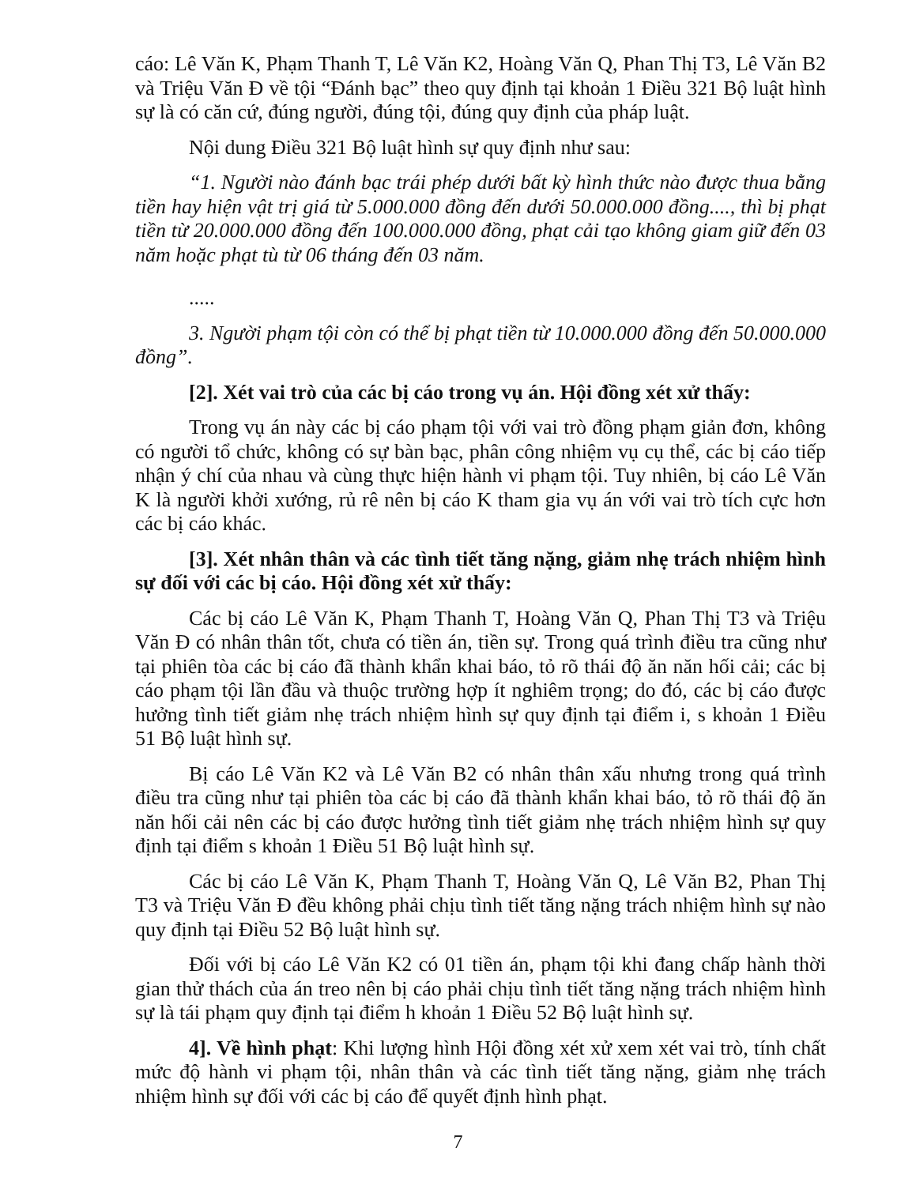cáo: Lê Văn K, Phạm Thanh T, Lê Văn K2, Hoàng Văn Q, Phan Thị T3, Lê Văn B2 và Triệu Văn Đ về tội “Đánh bạc” theo quy định tại khoản 1 Điều 321 Bộ luật hình sự là có căn cứ, đúng người, đúng tội, đúng quy định của pháp luật.
Nội dung Điều 321 Bộ luật hình sự quy định như sau:
“1. Người nào đánh bạc trái phép dưới bất kỳ hình thức nào được thua bằng tiền hay hiện vật trị giá từ 5.000.000 đồng đến dưới 50.000.000 đồng...., thì bị phạt tiền từ 20.000.000 đồng đến 100.000.000 đồng, phạt cải tạo không giam giữ đến 03 năm hoặc phạt tù từ 06 tháng đến 03 năm.
.....
3. Người phạm tội còn có thể bị phạt tiền từ 10.000.000 đồng đến 50.000.000 đồng”.
[2]. Xét vai trò của các bị cáo trong vụ án. Hội đồng xét xử thấy:
Trong vụ án này các bị cáo phạm tội với vai trò đồng phạm giản đơn, không có người tổ chức, không có sự bàn bạc, phân công nhiệm vụ cụ thể, các bị cáo tiếp nhận ý chí của nhau và cùng thực hiện hành vi phạm tội. Tuy nhiên, bị cáo Lê Văn K là người khởi xướng, rủ rê nên bị cáo K tham gia vụ án với vai trò tích cực hơn các bị cáo khác.
[3]. Xét nhân thân và các tình tiết tăng nặng, giảm nhẹ trách nhiệm hình sự đối với các bị cáo. Hội đồng xét xử thấy:
Các bị cáo Lê Văn K, Phạm Thanh T, Hoàng Văn Q, Phan Thị T3 và Triệu Văn Đ có nhân thân tốt, chưa có tiền án, tiền sự. Trong quá trình điều tra cũng như tại phiên tòa các bị cáo đã thành khẩn khai báo, tỏ rõ thái độ ăn năn hối cải; các bị cáo phạm tội lần đầu và thuộc trường hợp ít nghiêm trọng; do đó, các bị cáo được hưởng tình tiết giảm nhẹ trách nhiệm hình sự quy định tại điểm i, s khoản 1 Điều 51 Bộ luật hình sự.
Bị cáo Lê Văn K2 và Lê Văn B2 có nhân thân xấu nhưng trong quá trình điều tra cũng như tại phiên tòa các bị cáo đã thành khẩn khai báo, tỏ rõ thái độ ăn năn hối cải nên các bị cáo được hưởng tình tiết giảm nhẹ trách nhiệm hình sự quy định tại điểm s khoản 1 Điều 51 Bộ luật hình sự.
Các bị cáo Lê Văn K, Phạm Thanh T, Hoàng Văn Q, Lê Văn B2, Phan Thị T3 và Triệu Văn Đ đều không phải chịu tình tiết tăng nặng trách nhiệm hình sự nào quy định tại Điều 52 Bộ luật hình sự.
Đối với bị cáo Lê Văn K2 có 01 tiền án, phạm tội khi đang chấp hành thời gian thử thách của án treo nên bị cáo phải chịu tình tiết tăng nặng trách nhiệm hình sự là tái phạm quy định tại điểm h khoản 1 Điều 52 Bộ luật hình sự.
4]. Về hình phạt: Khi lượng hình Hội đồng xét xử xem xét vai trò, tính chất mức độ hành vi phạm tội, nhân thân và các tình tiết tăng nặng, giảm nhẹ trách nhiệm hình sự đối với các bị cáo để quyết định hình phạt.
7